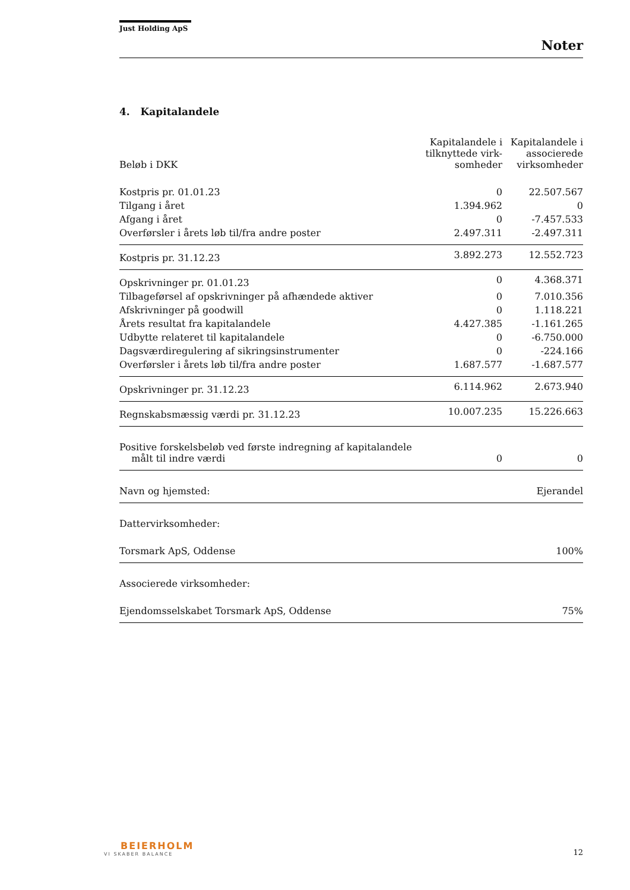Just Holding ApS
Noter
4. Kapitalandele
| Beløb i DKK | Kapitalandele i tilknyttede virk-somheder | Kapitalandele i associerede virksomheder |
| --- | --- | --- |
| Kostpris pr. 01.01.23 | 0 | 22.507.567 |
| Tilgang i året | 1.394.962 | 0 |
| Afgang i året | 0 | -7.457.533 |
| Overførsler i årets løb til/fra andre poster | 2.497.311 | -2.497.311 |
| Kostpris pr. 31.12.23 | 3.892.273 | 12.552.723 |
| Opskrivninger pr. 01.01.23 | 0 | 4.368.371 |
| Tilbageførsel af opskrivninger på afhændede aktiver | 0 | 7.010.356 |
| Afskrivninger på goodwill | 0 | 1.118.221 |
| Årets resultat fra kapitalandele | 4.427.385 | -1.161.265 |
| Udbytte relateret til kapitalandele | 0 | -6.750.000 |
| Dagsværdiregulering af sikringsinstrumenter | 0 | -224.166 |
| Overførsler i årets løb til/fra andre poster | 1.687.577 | -1.687.577 |
| Opskrivninger pr. 31.12.23 | 6.114.962 | 2.673.940 |
| Regnskabsmæssig værdi pr. 31.12.23 | 10.007.235 | 15.226.663 |
| Positive forskelsbeløb ved første indregning af kapitalandele målt til indre værdi | 0 | 0 |
| Navn og hjemsted: | | Ejerandel |
| Dattervirksomheder: | | |
| Torsmark ApS, Oddense | | 100% |
| Associerede virksomheder: | | |
| Ejendomsselskabet Torsmark ApS, Oddense | | 75% |
BEIERHOLM
VI SKABER BALANCE
12